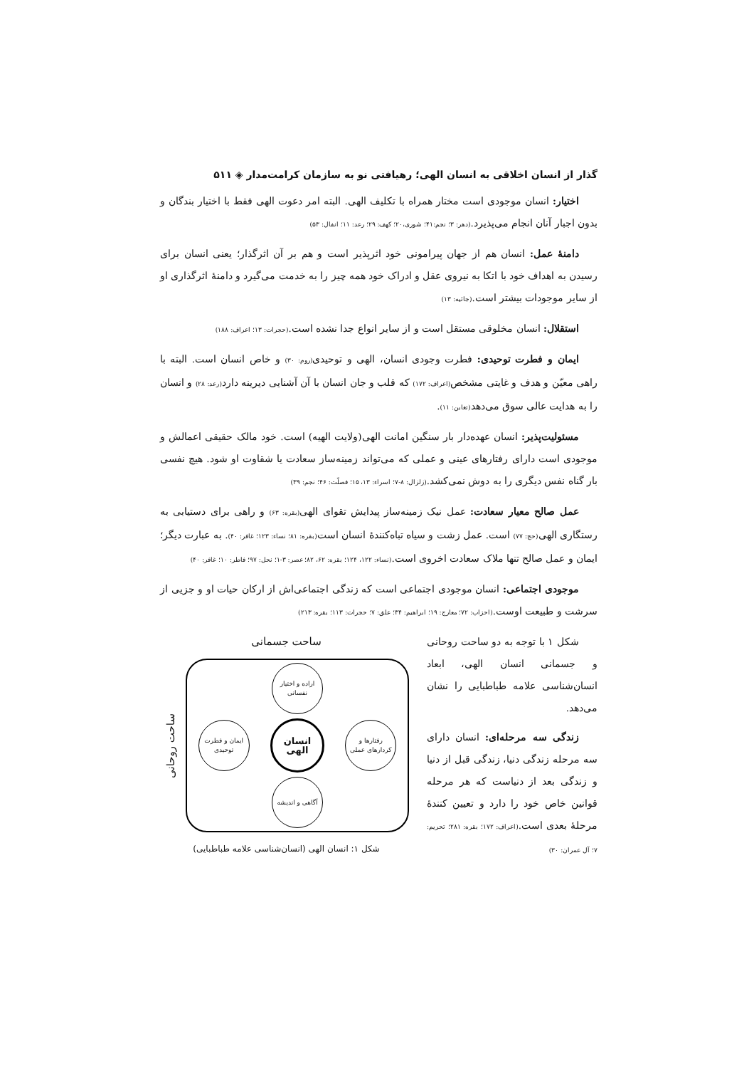گذار از انسان اخلاقی به انسان الهی؛ رهیافتی نو به سازمان کرامت‌مدار ◈ ۵۱۱
اختیار: انسان موجودی است مختار همراه با تکلیف الهی. البته امر دعوت الهی فقط با اختیار بندگان و بدون اجبار آنان انجام می‌پذیرد.(دهر: ۳؛ نجم:۴۱؛ شوری،۲۰؛ کهف: ۲۹؛ رعد: ۱۱؛ انفال: ۵۳)
دامنهٔ عمل: انسان هم از جهان پیرامونی خود اثرپذیر است و هم بر آن اثرگذار؛ یعنی انسان برای رسیدن به اهداف خود با اتکا به نیروی عقل و ادراک خود همه چیز را به خدمت می‌گیرد و دامنهٔ اثرگذاری او از سایر موجودات بیشتر است.(جاثیه: ۱۳)
استقلال: انسان مخلوقی مستقل است و از سایر انواع جدا نشده است.(حجرات: ۱۳؛ اعراف: ۱۸۸)
ایمان و فطرت توحیدی: فطرت وجودی انسان، الهی و توحیدی(روم: ۳۰) و خاص انسان است. البته با راهی معیّن و هدف و غایتی مشخص(اعراف: ۱۷۲) که قلب و جان انسان با آن آشنایی دیرینه دارد(رعد: ۲۸) و انسان را به هدایت عالی سوق می‌دهد(تغابن: ۱۱).
مسئولیت‌پذیر: انسان عهده‌دار بار سنگین امانت الهی(ولایت الهیه) است. خود مالک حقیقی اعمالش و موجودی است دارای رفتارهای عینی و عملی که می‌تواند زمینه‌ساز سعادت یا شقاوت او شود. هیچ نفسی بار گناه نفس دیگری را به دوش نمی‌کشد.(زلزال: ۸-۷؛ اسراء: ۱۳، ۱۵؛ فصلّت: ۴۶؛ نجم: ۳۹)
عمل صالح معیار سعادت: عمل نیک زمینه‌ساز پیدایش تقوای الهی(بقره: ۶۳) و راهی برای دستیابی به رستگاری الهی(حج: ۷۷) است. عمل زشت و سیاه تباه‌کنندهٔ انسان است(بقره: ۸۱؛ نساء: ۱۲۳؛ غافر: ۴۰). به عبارت دیگر؛ ایمان و عمل صالح تنها ملاک سعادت اخروی است.(نساء: ۱۲۲، ۱۲۴؛ بقره: ۶۲، ۸۲؛ عصر: ۳-۱؛ نحل: ۹۷؛ فاطر: ۱۰؛ غافر: ۴۰)
موجودی اجتماعی: انسان موجودی اجتماعی است که زندگی اجتماعی‌اش از ارکان حیات او و جزیی از سرشت و طبیعت اوست.(احزاب: ۷۲؛ معارج: ۱۹؛ ابراهیم: ۳۴؛ علق: ۷؛ حجرات: ۱۱۳؛ بقره: ۲۱۳)
شکل ۱ با توجه به دو ساحت روحانی و جسمانی انسان الهی، ابعاد انسان‌شناسی علامه طباطبایی را نشان می‌دهد.
زندگی سه مرحله‌ای: انسان دارای سه مرحله زندگی دنیا، زندگی قبل از دنیا و زندگی بعد از دنیاست که هر مرحله قوانین خاص خود را دارد و تعیین کنندهٔ مرحلهٔ بعدی است.(اعراف: ۱۷۲؛ بقره: ۲۸۱؛ تحریم: ۷؛ آل عمران: ۳۰)
ساحت جسمانی
اراده و اختیار نفسانی
رفتارها و کردارهای عملی
انسان الهی
ایمان و فطرت توحیدی
آگاهی و اندیشه
ساحت روحانی
شکل ۱: انسان الهی (انسان‌شناسی علامه طباطبایی)